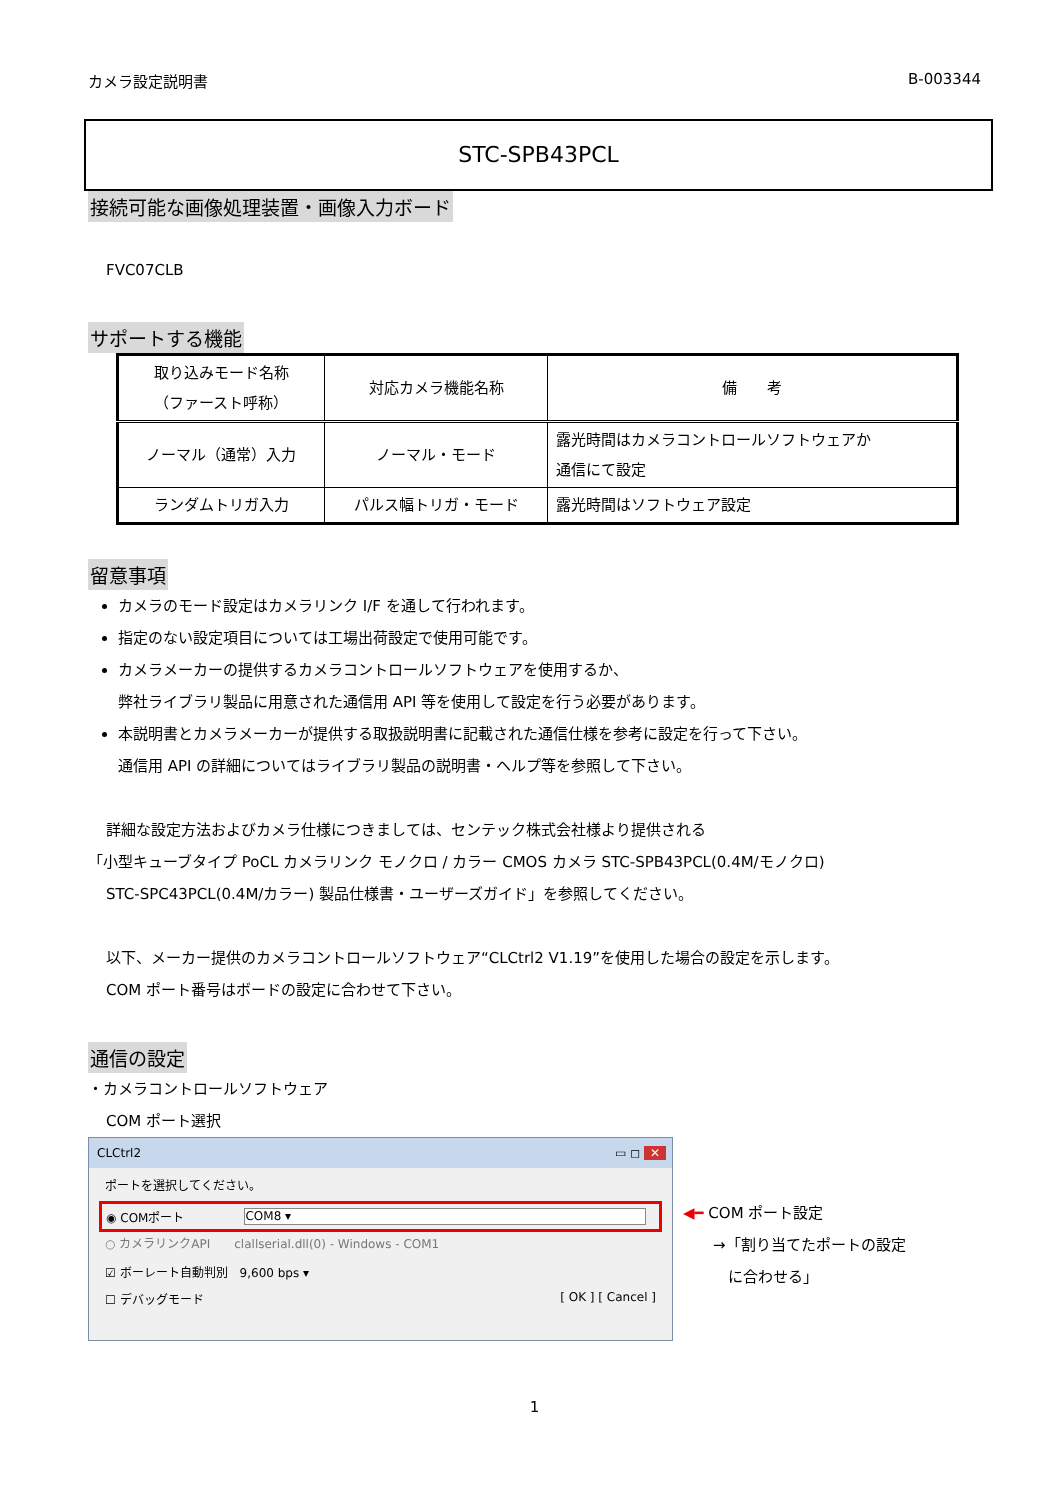カメラ設定説明書 B-003344
STC-SPB43PCL
接続可能な画像処理装置・画像入力ボード
FVC07CLB
サポートする機能
| 取り込みモード名称 （ファースト呼称） | 対応カメラ機能名称 | 備 考 |
| --- | --- | --- |
| ノーマル（通常）入力 | ノーマル・モード | 露光時間はカメラコントロールソフトウェアか 通信にて設定 |
| ランダムトリガ入力 | パルス幅トリガ・モード | 露光時間はソフトウェア設定 |
留意事項
カメラのモード設定はカメラリンク I/F を通して行われます。
指定のない設定項目については工場出荷設定で使用可能です。
カメラメーカーの提供するカメラコントロールソフトウェアを使用するか、
弊社ライブラリ製品に用意された通信用 API 等を使用して設定を行う必要があります。
本説明書とカメラメーカーが提供する取扱説明書に記載された通信仕様を参考に設定を行って下さい。
通信用 API の詳細についてはライブラリ製品の説明書・ヘルプ等を参照して下さい。
詳細な設定方法およびカメラ仕様につきましては、センテック株式会社様より提供される
「小型キューブタイプ PoCL カメラリンク モノクロ / カラー CMOS カメラ STC-SPB43PCL(0.4M/モノクロ)
STC-SPC43PCL(0.4M/カラー) 製品仕様書・ユーザーズガイド」を参照してください。
以下、メーカー提供のカメラコントロールソフトウェア“CLCtrl2 V1.19”を使用した場合の設定を示します。
COM ポート番号はボードの設定に合わせて下さい。
通信の設定
・カメラコントロールソフトウェア
COM ポート選択
CLCtrl2 ▭ ◻ ✕
ポートを選択してください。
◉ COMポート COM8 ▾
○ カメラリンクAPI　　clallserial.dll(0) - Windows - COM1
☑ ボーレート自動判別　9,600 bps ▾
☐ デバッグモード [ OK ] [ Cancel ]
◀━ COM ポート設定
　　→「割り当てたポートの設定
　　　に合わせる」
1